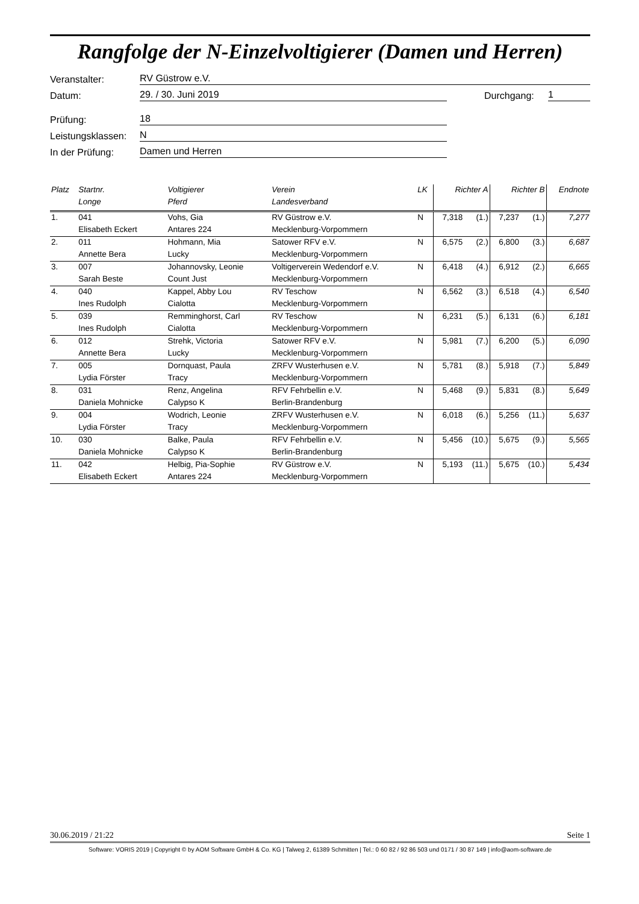Rangfolge der N-Einzelvoltigierer (Damen und Herren)
Veranstalter: RV Güstrow e.V.
Datum: 29. / 30. Juni 2019 Durchgang: 1
Prüfung: 18
Leistungsklassen: N
In der Prüfung: Damen und Herren
| Platz | Startnr. | Voltigierer | | Verein | LK | Richter A | | Richter B | | Endnote |
| --- | --- | --- | --- | --- | --- | --- | --- | --- | --- | --- |
| | Longe | | Pferd | Landesverband | | | | | | |
| 1. | 041 | Vohs, Gia | | RV Güstrow e.V. | N | 7,318 | (1.) | 7,237 | (1.) | 7,277 |
| | Elisabeth Eckert | | Antares 224 | Mecklenburg-Vorpommern | | | | | | |
| 2. | 011 | Hohmann, Mia | | Satower RFV e.V. | N | 6,575 | (2.) | 6,800 | (3.) | 6,687 |
| | Annette Bera | | Lucky | Mecklenburg-Vorpommern | | | | | | |
| 3. | 007 | Johannovsky, Leonie | | Voltigerverein Wedendorf e.V. | N | 6,418 | (4.) | 6,912 | (2.) | 6,665 |
| | Sarah Beste | | Count Just | Mecklenburg-Vorpommern | | | | | | |
| 4. | 040 | Kappel, Abby Lou | | RV Teschow | N | 6,562 | (3.) | 6,518 | (4.) | 6,540 |
| | Ines Rudolph | | Cialotta | Mecklenburg-Vorpommern | | | | | | |
| 5. | 039 | Remminghorst, Carl | | RV Teschow | N | 6,231 | (5.) | 6,131 | (6.) | 6,181 |
| | Ines Rudolph | | Cialotta | Mecklenburg-Vorpommern | | | | | | |
| 6. | 012 | Strehk, Victoria | | Satower RFV e.V. | N | 5,981 | (7.) | 6,200 | (5.) | 6,090 |
| | Annette Bera | | Lucky | Mecklenburg-Vorpommern | | | | | | |
| 7. | 005 | Dornquast, Paula | | ZRFV Wusterhusen e.V. | N | 5,781 | (8.) | 5,918 | (7.) | 5,849 |
| | Lydia Förster | | Tracy | Mecklenburg-Vorpommern | | | | | | |
| 8. | 031 | Renz, Angelina | | RFV Fehrbellin e.V. | N | 5,468 | (9.) | 5,831 | (8.) | 5,649 |
| | Daniela Mohnicke | | Calypso K | Berlin-Brandenburg | | | | | | |
| 9. | 004 | Wodrich, Leonie | | ZRFV Wusterhusen e.V. | N | 6,018 | (6.) | 5,256 | (11.) | 5,637 |
| | Lydia Förster | | Tracy | Mecklenburg-Vorpommern | | | | | | |
| 10. | 030 | Balke, Paula | | RFV Fehrbellin e.V. | N | 5,456 | (10.) | 5,675 | (9.) | 5,565 |
| | Daniela Mohnicke | | Calypso K | Berlin-Brandenburg | | | | | | |
| 11. | 042 | Helbig, Pia-Sophie | | RV Güstrow e.V. | N | 5,193 | (11.) | 5,675 | (10.) | 5,434 |
| | Elisabeth Eckert | | Antares 224 | Mecklenburg-Vorpommern | | | | | | |
30.06.2019 / 21:22 Seite 1
Software: VORIS 2019 | Copyright © by AOM Software GmbH & Co. KG | Talweg 2, 61389 Schmitten | Tel.: 0 60 82 / 92 86 503 und 0171 / 30 87 149 | info@aom-software.de